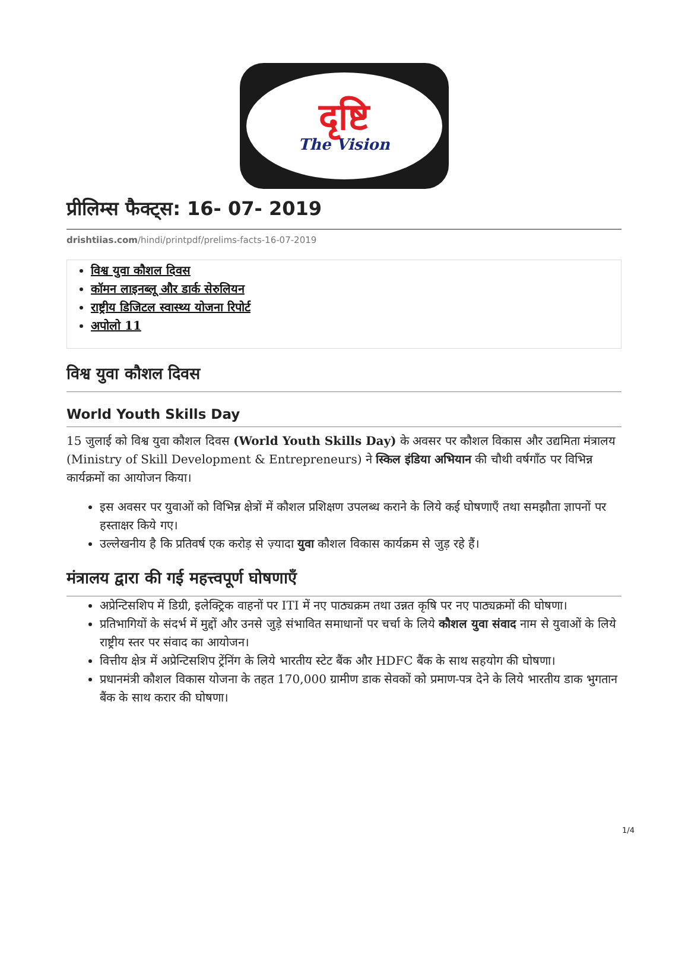दृष्टि
The Vision
प्रीलिम्स फैक्ट्स: 16- 07- 2019
drishtiias.com/hindi/printpdf/prelims-facts-16-07-2019
विश्व युवा कौशल दिवस
कॉमन लाइनब्लू और डार्क सेरुलियन
राष्ट्रीय डिजिटल स्वास्थ्य योजना रिपोर्ट
अपोलो 11
विश्व युवा कौशल दिवस
World Youth Skills Day
15 जुलाई को विश्व युवा कौशल दिवस (World Youth Skills Day) के अवसर पर कौशल विकास और उद्यमिता मंत्रालय (Ministry of Skill Development & Entrepreneurs) ने स्किल इंडिया अभियान की चौथी वर्षगाँठ पर विभिन्न कार्यक्रमों का आयोजन किया।
इस अवसर पर युवाओं को विभिन्न क्षेत्रों में कौशल प्रशिक्षण उपलब्ध कराने के लिये कई घोषणाएँ तथा समझौता ज्ञापनों पर हस्ताक्षर किये गए।
उल्लेखनीय है कि प्रतिवर्ष एक करोड़ से ज़्यादा युवा कौशल विकास कार्यक्रम से जुड़ रहे हैं।
मंत्रालय द्वारा की गई महत्त्वपूर्ण घोषणाएँ
अप्रेन्टिसशिप में डिग्री, इलेक्ट्रिक वाहनों पर ITI में नए पाठ्यक्रम तथा उन्नत कृषि पर नए पाठ्यक्रमों की घोषणा।
प्रतिभागियों के संदर्भ में मुद्दों और उनसे जुड़े संभावित समाधानों पर चर्चा के लिये कौशल युवा संवाद नाम से युवाओं के लिये राष्ट्रीय स्तर पर संवाद का आयोजन।
वित्तीय क्षेत्र में अप्रेन्टिसशिप ट्रेंनिंग के लिये भारतीय स्टेट बैंक और HDFC बैंक के साथ सहयोग की घोषणा।
प्रधानमंत्री कौशल विकास योजना के तहत 170,000 ग्रामीण डाक सेवकों को प्रमाण-पत्र देने के लिये भारतीय डाक भुगतान बैंक के साथ करार की घोषणा।
1/4